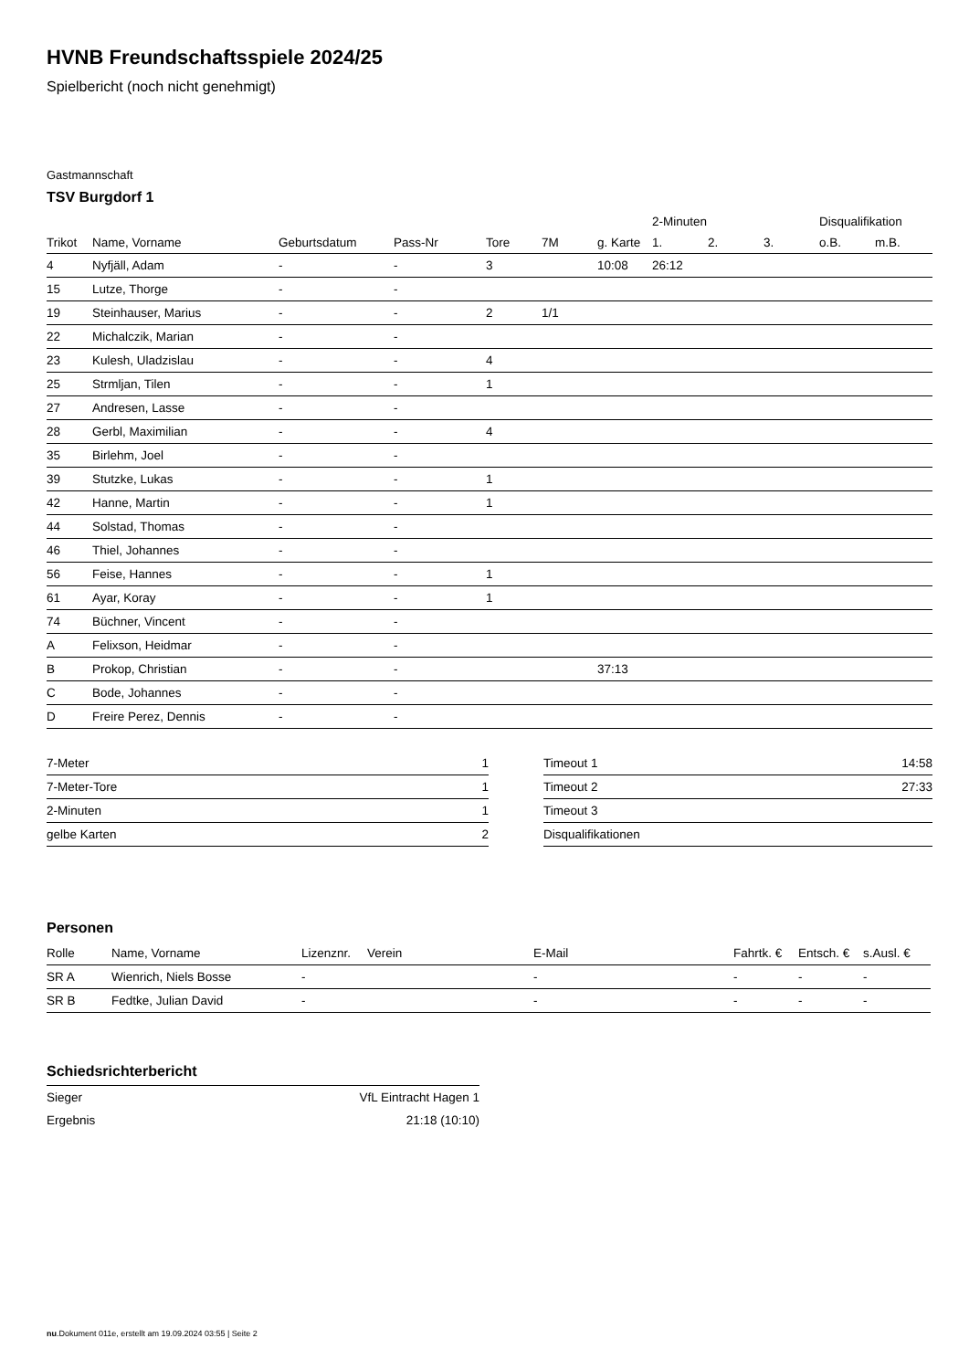HVNB Freundschaftsspiele 2024/25
Spielbericht (noch nicht genehmigt)
Gastmannschaft
TSV Burgdorf 1
| | | | | | | | 2-Minuten | | | Disqualifikation | |
| --- | --- | --- | --- | --- | --- | --- | --- | --- | --- | --- | --- |
| Trikot | Name, Vorname | Geburtsdatum | Pass-Nr | Tore | 7M | g. Karte | 1. | 2. | 3. | o.B. | m.B. |
| 4 | Nyfjäll, Adam | - | - | 3 | | 10:08 | 26:12 | | | | |
| 15 | Lutze, Thorge | - | - | | | | | | | | |
| 19 | Steinhauser, Marius | - | - | 2 | 1/1 | | | | | | |
| 22 | Michalczik, Marian | - | - | | | | | | | | |
| 23 | Kulesh, Uladzislau | - | - | 4 | | | | | | | |
| 25 | Strmljan, Tilen | - | - | 1 | | | | | | | |
| 27 | Andresen, Lasse | - | - | | | | | | | | |
| 28 | Gerbl, Maximilian | - | - | 4 | | | | | | | |
| 35 | Birlehm, Joel | - | - | | | | | | | | |
| 39 | Stutzke, Lukas | - | - | 1 | | | | | | | |
| 42 | Hanne, Martin | - | - | 1 | | | | | | | |
| 44 | Solstad, Thomas | - | - | | | | | | | | |
| 46 | Thiel, Johannes | - | - | | | | | | | | |
| 56 | Feise, Hannes | - | - | 1 | | | | | | | |
| 61 | Ayar, Koray | - | - | 1 | | | | | | | |
| 74 | Büchner, Vincent | - | - | | | | | | | | |
| A | Felixson, Heidmar | - | - | | | | | | | | |
| B | Prokop, Christian | - | - | | | 37:13 | | | | | |
| C | Bode, Johannes | - | - | | | | | | | | |
| D | Freire Perez, Dennis | - | - | | | | | | | | |
| 7-Meter | 1 |
| 7-Meter-Tore | 1 |
| 2-Minuten | 1 |
| gelbe Karten | 2 |
| Timeout 1 | 14:58 |
| Timeout 2 | 27:33 |
| Timeout 3 | |
| Disqualifikationen | |
Personen
| Rolle | Name, Vorname | Lizenznr. | Verein | E-Mail | Fahrtk. € | Entsch. € | s.Ausl. € |
| --- | --- | --- | --- | --- | --- | --- | --- |
| SR A | Wienrich, Niels Bosse | - | | - | - | - | - |
| SR B | Fedtke, Julian David | - | | - | - | - | - |
Schiedsrichterbericht
| Sieger | VfL Eintracht Hagen 1 |
| Ergebnis | 21:18 (10:10) |
nu.Dokument 011e, erstellt am 19.09.2024 03:55 | Seite 2